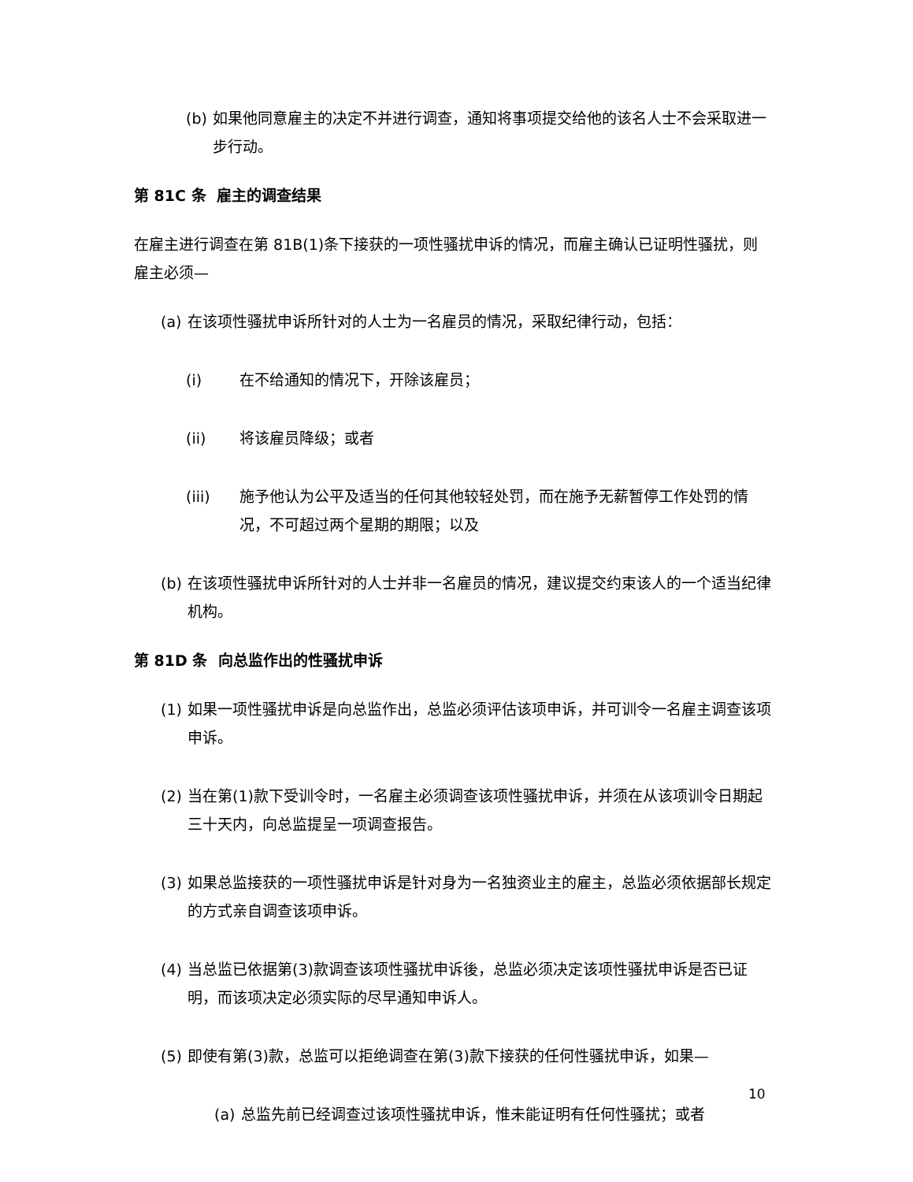(b) 如果他同意雇主的决定不并进行调查，通知将事项提交给他的该名人士不会采取进一步行动。
第 81C 条 雇主的调查结果
在雇主进行调查在第 81B(1)条下接获的一项性骚扰申诉的情况，而雇主确认已证明性骚扰，则雇主必须—
(a) 在该项性骚扰申诉所针对的人士为一名雇员的情况，采取纪律行动，包括：
(i) 在不给通知的情况下，开除该雇员；
(ii) 将该雇员降级；或者
(iii) 施予他认为公平及适当的任何其他较轻处罚，而在施予无薪暂停工作处罚的情况，不可超过两个星期的期限；以及
(b) 在该项性骚扰申诉所针对的人士并非一名雇员的情况，建议提交约束该人的一个适当纪律机构。
第 81D 条 向总监作出的性骚扰申诉
(1) 如果一项性骚扰申诉是向总监作出，总监必须评估该项申诉，并可训令一名雇主调查该项申诉。
(2) 当在第(1)款下受训令时，一名雇主必须调查该项性骚扰申诉，并须在从该项训令日期起三十天内，向总监提呈一项调查报告。
(3) 如果总监接获的一项性骚扰申诉是针对身为一名独资业主的雇主，总监必须依据部长规定的方式亲自调查该项申诉。
(4) 当总监已依据第(3)款调查该项性骚扰申诉後，总监必须决定该项性骚扰申诉是否已证明，而该项决定必须实际的尽早通知申诉人。
(5) 即使有第(3)款，总监可以拒绝调查在第(3)款下接获的任何性骚扰申诉，如果—
(a) 总监先前已经调查过该项性骚扰申诉，惟未能证明有任何性骚扰；或者
10